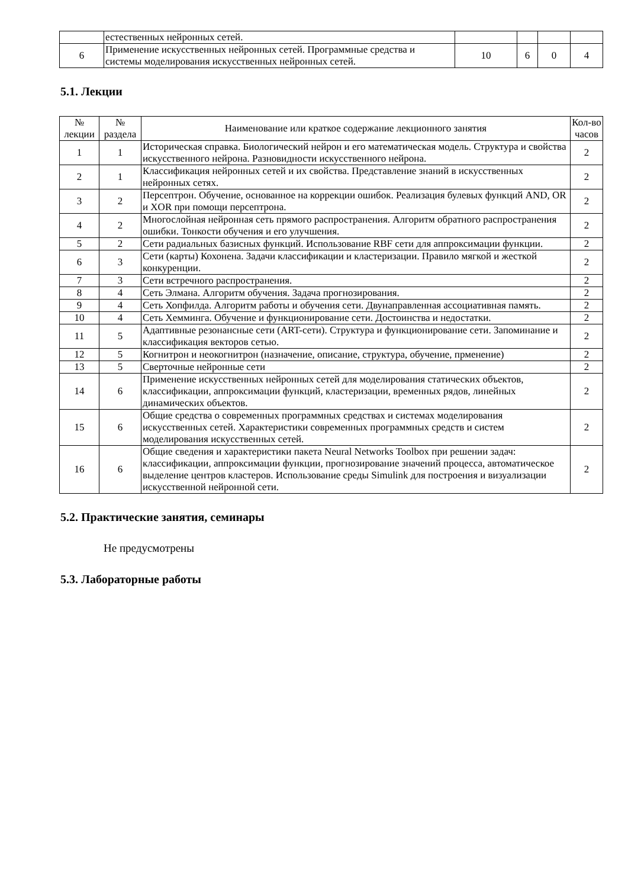| | естественных нейронных сетей. | | | | |
| 6 | Применение искусственных нейронных сетей. Программные средства и системы моделирования искусственных нейронных сетей. | 10 | 6 | 0 | 4 |
5.1. Лекции
| № лекции | № раздела | Наименование или краткое содержание лекционного занятия | Кол-во часов |
| --- | --- | --- | --- |
| 1 | 1 | Историческая справка. Биологический нейрон и его математическая модель. Структура и свойства искусственного нейрона. Разновидности искусственного нейрона. | 2 |
| 2 | 1 | Классификация нейронных сетей и их свойства. Представление знаний в искусственных нейронных сетях. | 2 |
| 3 | 2 | Персептрон. Обучение, основанное на коррекции ошибок. Реализация булевых функций AND, OR и XOR при помощи персептрона. | 2 |
| 4 | 2 | Многослойная нейронная сеть прямого распространения. Алгоритм обратного распространения ошибки. Тонкости обучения и его улучшения. | 2 |
| 5 | 2 | Сети радиальных базисных функций. Использование RBF сети для аппроксимации функции. | 2 |
| 6 | 3 | Сети (карты) Кохонена. Задачи классификации и кластеризации. Правило мягкой и жесткой конкуренции. | 2 |
| 7 | 3 | Сети встречного распространения. | 2 |
| 8 | 4 | Сеть Элмана. Алгоритм обучения. Задача прогнозирования. | 2 |
| 9 | 4 | Сеть Хопфилда. Алгоритм работы и обучения сети. Двунаправленная ассоциативная память. | 2 |
| 10 | 4 | Сеть Хемминга. Обучение и функционирование сети. Достоинства и недостатки. | 2 |
| 11 | 5 | Адаптивные резонансные сети (ART-сети). Структура и функционирование сети. Запоминание и классификация векторов сетью. | 2 |
| 12 | 5 | Когнитрон и неокогнитрон (назначение, описание, структура, обучение, прменение) | 2 |
| 13 | 5 | Сверточные нейронные сети | 2 |
| 14 | 6 | Применение искусственных нейронных сетей для моделирования статических объектов, классификации, аппроксимации функций, кластеризации, временных рядов, линейных динамических объектов. | 2 |
| 15 | 6 | Общие средства о современных программных средствах и системах моделирования искусственных сетей. Характеристики современных программных средств и систем моделирования искусственных сетей. | 2 |
| 16 | 6 | Общие сведения и характеристики пакета Neural Networks Toolbox при решении задач: классификации, аппроксимации функции, прогнозирование значений процесса, автоматическое выделение центров кластеров. Использование среды Simulink для построения и визуализации искусственной нейронной сети. | 2 |
5.2. Практические занятия, семинары
Не предусмотрены
5.3. Лабораторные работы